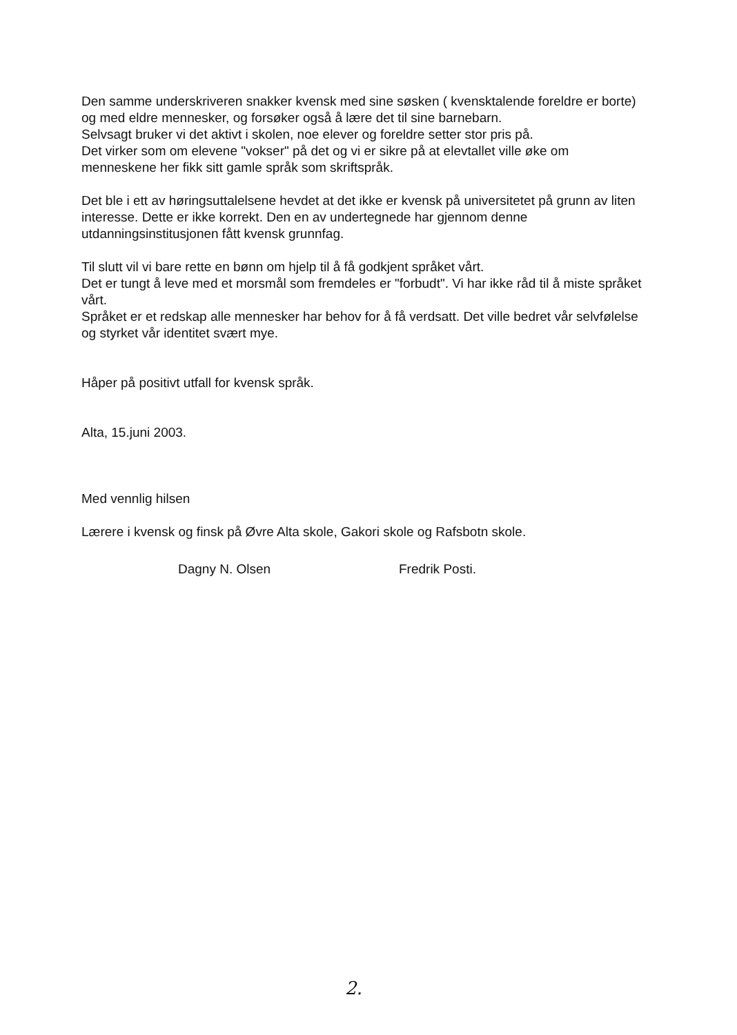Den samme underskriveren snakker kvensk med sine søsken ( kvensktalende foreldre er borte) og med eldre mennesker, og forsøker også å lære det til sine barnebarn.
Selvsagt bruker vi det aktivt i skolen, noe elever og foreldre setter stor pris på.
Det virker som om elevene "vokser" på det og vi er sikre på at elevtallet ville øke om menneskene her fikk sitt gamle språk som skriftspråk.
Det ble i ett av høringsuttalelsene hevdet at det ikke er kvensk på universitetet på grunn av liten interesse. Dette er ikke korrekt. Den en av undertegnede har gjennom denne utdanningsinstitusjonen fått kvensk grunnfag.
Til slutt vil vi bare rette en bønn om hjelp til å få godkjent språket vårt.
Det er tungt å leve med et morsmål som fremdeles er "forbudt". Vi har ikke råd til å miste språket vårt.
Språket er et redskap alle mennesker har behov for å få verdsatt. Det ville bedret vår selvfølelse og styrket vår identitet svært mye.
Håper på positivt utfall for kvensk språk.
Alta, 15.juni 2003.
Med vennlig hilsen
Lærere i kvensk og finsk på Øvre Alta skole, Gakori skole og Rafsbotn skole.
Dagny N. Olsen Fredrik Posti.
2.